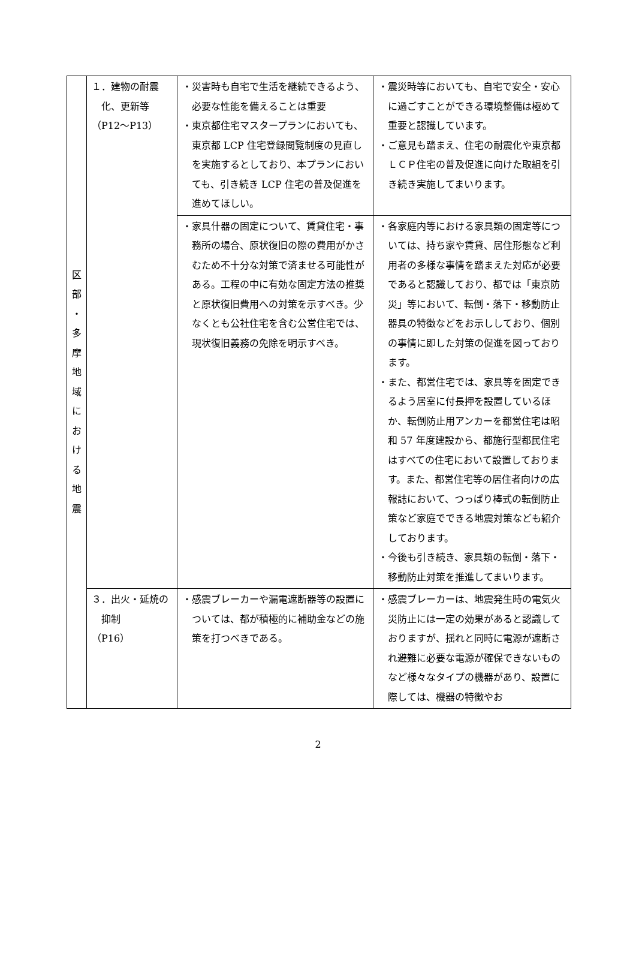| 区 部 ・ 多 摩 地 域 に お け る 地 震 | １．建物の耐震化、更新等 （P12～P13） | ・災害時も自宅で生活を継続できるよう、必要な性能を備えることは重要 ・東京都住宅マスタープランにおいても、東京都 LCP 住宅登録閲覧制度の見直しを実施するとしており、本プランにおいても、引き続き LCP 住宅の普及促進を進めてほしい。 | ・震災時等においても、自宅で安全・安心に過ごすことができる環境整備は極めて重要と認識しています。 ・ご意見も踏まえ、住宅の耐震化や東京都ＬＣＰ住宅の普及促進に向けた取組を引き続き実施してまいります。 |
| | | ・家具什器の固定について、賃貸住宅・事務所の場合、原状復旧の際の費用がかさむため不十分な対策で済ませる可能性がある。工程の中に有効な固定方法の推奨と原状復旧費用への対策を示すべき。少なくとも公社住宅を含む公営住宅では、現状復旧義務の免除を明示すべき。 | ・各家庭内等における家具類の固定等については、持ち家や賃貸、居住形態など利用者の多様な事情を踏まえた対応が必要であると認識しており、都では「東京防災」等において、転倒・落下・移動防止器具の特徴などをお示ししており、個別の事情に即した対策の促進を図っております。 ・また、都営住宅では、家具等を固定できるよう居室に付長押を設置しているほか、転倒防止用アンカーを都営住宅は昭和 57 年度建設から、都施行型都民住宅はすべての住宅において設置しております。また、都営住宅等の居住者向けの広報誌において、つっぱり棒式の転倒防止策など家庭でできる地震対策なども紹介しております。 ・今後も引き続き、家具類の転倒・落下・移動防止対策を推進してまいります。 |
| | ３．出火・延焼の抑制 （P16） | ・感震ブレーカーや漏電遮断器等の設置については、都が積極的に補助金などの施策を打つべきである。 | ・感震ブレーカーは、地震発生時の電気火災防止には一定の効果があると認識しておりますが、揺れと同時に電源が遮断され避難に必要な電源が確保できないものなど様々なタイプの機器があり、設置に際しては、機器の特徴やお |
2